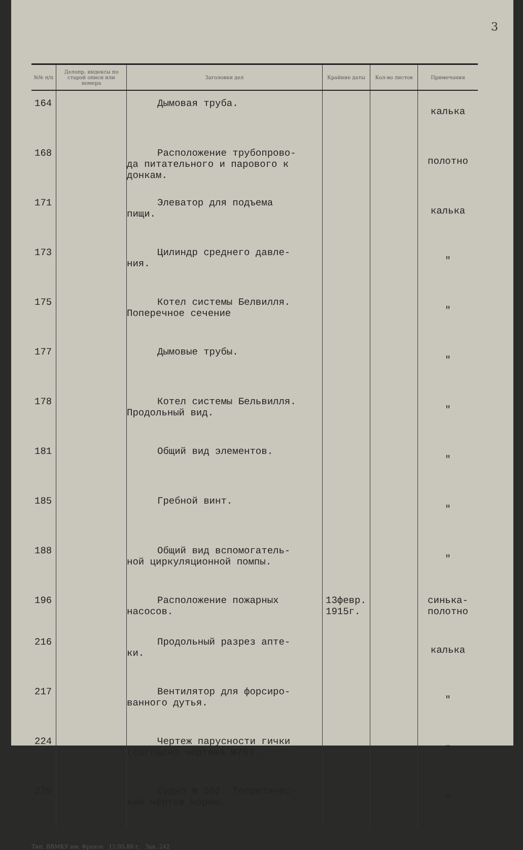3
| №№ п/п | Делопр. индексы по старой описи или номера | Заголовки дел | Крайние даты | Кол-во листов | Примечания |
| --- | --- | --- | --- | --- | --- |
| 164 | | Дымовая труба. | | | калька |
| 168 | | Расположение трубопрово- да питательного и парового к донкам. | | | полотно |
| 171 | | Элеватор для подъема пищи. | | | калька |
| 173 | | Цилиндр среднего давле- ния. | | | " |
| 175 | | Котел системы Белвилля. Поперечное сечение | | | " |
| 177 | | Дымовые трубы. | | | " |
| 178 | | Котел системы Бельвилля. Продольный вид. | | | " |
| 181 | | Общий вид элементов. | | | " |
| 185 | | Гребной винт. | | | " |
| 188 | | Общий вид вспомогатель- ной циркуляционной помпы. | | | " |
| 196 | | Расположение пожарных насосов. | 13февр. 1915г. | | синька-полотно |
| 216 | | Продольный разрез апте- ки. | | | калька |
| 217 | | Вентилятор для форсиро- ванного дутья. | | | " |
| 224 | | Чертеж парусности гички (согласно чертежа №76). | | | " |
| 229 | | Судно № 502. Теоретичес- кий чертеж кормы. | | | " |
Тип. ВВМКУ им. Фрунзе 12.05.88 г. Зак. 242